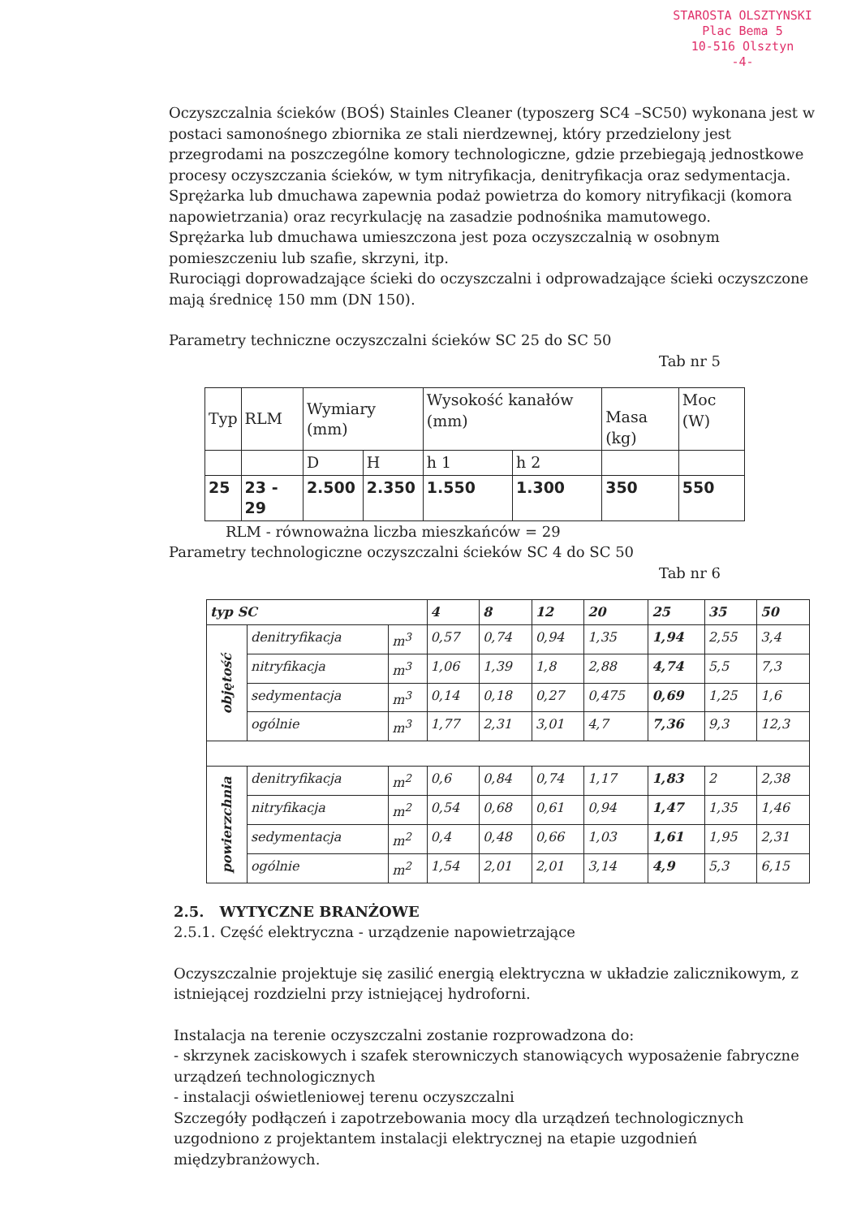STAROSTA OLSZTYNSKI
Plac Bema 5
10-516 Olsztyn
-4-
Oczyszczalnia ścieków (BOŚ) Stainles Cleaner (typoszerg SC4 –SC50) wykonana jest w postaci samonośnego zbiornika ze stali nierdzewnej, który przedzielony jest przegrodami na poszczególne komory technologiczne, gdzie przebiegają jednostkowe procesy oczyszczania ścieków, w tym nitryfikacja, denitryfikacja oraz sedymentacja.
Sprężarka lub dmuchawa zapewnia podaż powietrza do komory nitryfikacji (komora napowietrzania) oraz recyrkulację na zasadzie podnośnika mamutowego.
Sprężarka lub dmuchawa umieszczona jest poza oczyszczalnią w osobnym pomieszczeniu lub szafie, skrzyni, itp.
Rurociągi doprowadzające ścieki do oczyszczalni i odprowadzające ścieki oczyszczone mają średnicę 150 mm (DN 150).
Parametry techniczne oczyszczalni ścieków SC 25 do SC 50
Tab nr 5
| Typ | RLM | Wymiary (mm) | | Wysokość kanałów (mm) | | Masa (kg) | Moc (W) |
| | | D | H | h 1 | h 2 | | |
| 25 | 23 - 29 | 2.500 | 2.350 | 1.550 | 1.300 | 350 | 550 |
RLM - równoważna liczba mieszkańców = 29
Parametry technologiczne oczyszczalni ścieków SC 4 do SC 50
Tab nr 6
| typ SC | | | 4 | 8 | 12 | 20 | 25 | 35 | 50 |
| objętość | denitryfikacja | m<sup>3</sup> | 0,57 | 0,74 | 0,94 | 1,35 | 1,94 | 2,55 | 3,4 |
| | nitryfikacja | m<sup>3</sup> | 1,06 | 1,39 | 1,8 | 2,88 | 4,74 | 5,5 | 7,3 |
| | sedymentacja | m<sup>3</sup> | 0,14 | 0,18 | 0,27 | 0,475 | 0,69 | 1,25 | 1,6 |
| | ogólnie | m<sup>3</sup> | 1,77 | 2,31 | 3,01 | 4,7 | 7,36 | 9,3 | 12,3 |
| powierzchnia | denitryfikacja | m<sup>2</sup> | 0,6 | 0,84 | 0,74 | 1,17 | 1,83 | 2 | 2,38 |
| | nitryfikacja | m<sup>2</sup> | 0,54 | 0,68 | 0,61 | 0,94 | 1,47 | 1,35 | 1,46 |
| | sedymentacja | m<sup>2</sup> | 0,4 | 0,48 | 0,66 | 1,03 | 1,61 | 1,95 | 2,31 |
| | ogólnie | m<sup>2</sup> | 1,54 | 2,01 | 2,01 | 3,14 | 4,9 | 5,3 | 6,15 |
2.5. WYTYCZNE BRANŻOWE
2.5.1. Część elektryczna - urządzenie napowietrzające
Oczyszczalnie projektuje się zasilić energią elektryczna w układzie zalicznikowym, z istniejącej rozdzielni przy istniejącej hydroforni.
Instalacja na terenie oczyszczalni zostanie rozprowadzona do:
- skrzynek zaciskowych i szafek sterowniczych stanowiących wyposażenie fabryczne urządzeń technologicznych
- instalacji oświetleniowej terenu oczyszczalni
Szczegóły podłączeń i zapotrzebowania mocy dla urządzeń technologicznych uzgodniono z projektantem instalacji elektrycznej na etapie uzgodnień międzybranżowych.